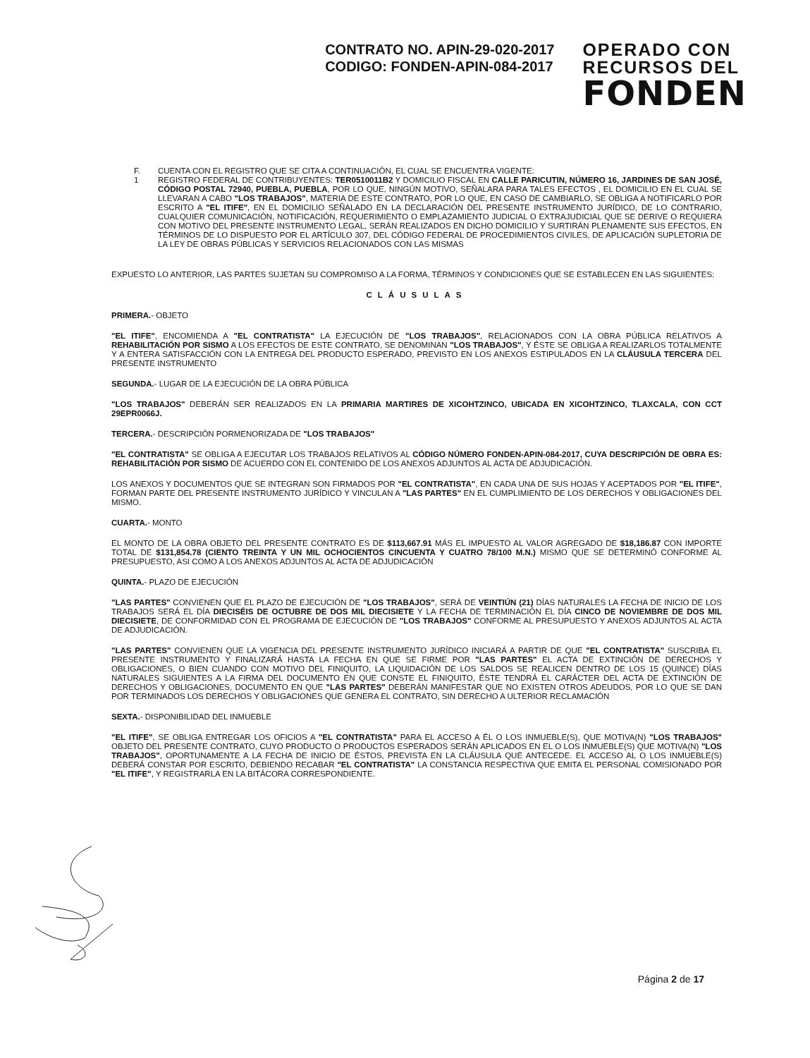CONTRATO NO. APIN-29-020-2017
CODIGO: FONDEN-APIN-084-2017
OPERADO CON
RECURSOS DEL
FONDEN
F.
1
CUENTA CON EL REGISTRO QUE SE CITA A CONTINUACIÓN, EL CUAL SE ENCUENTRA VIGENTE:
REGISTRO FEDERAL DE CONTRIBUYENTES: TER0510011B2 Y DOMICILIO FISCAL EN CALLE PARICUTIN, NÚMERO 16, JARDINES DE SAN JOSÉ, CÓDIGO POSTAL 72940, PUEBLA, PUEBLA, POR LO QUE, NINGÚN MOTIVO, SEÑALARA PARA TALES EFECTOS , EL DOMICILIO EN EL CUAL SE LLEVARAN A CABO "LOS TRABAJOS", MATERIA DE ESTE CONTRATO, POR LO QUE, EN CASO DE CAMBIARLO, SE OBLIGA A NOTIFICARLO POR ESCRITO A "EL ITIFE", EN EL DOMICILIO SEÑALADO EN LA DECLARACIÓN DEL PRESENTE INSTRUMENTO JURÍDICO, DE LO CONTRARIO, CUALQUIER COMUNICACIÓN, NOTIFICACIÓN, REQUERIMIENTO O EMPLAZAMIENTO JUDICIAL O EXTRAJUDICIAL QUE SE DERIVE O REQUIERA CON MOTIVO DEL PRESENTE INSTRUMENTO LEGAL, SERÁN REALIZADOS EN DICHO DOMICILIO Y SURTIRÁN PLENAMENTE SUS EFECTOS, EN TÉRMINOS DE LO DISPUESTO POR EL ARTÍCULO 307, DEL CÓDIGO FEDERAL DE PROCEDIMIENTOS CIVILES, DE APLICACIÓN SUPLETORIA DE LA LEY DE OBRAS PÚBLICAS Y SERVICIOS RELACIONADOS CON LAS MISMAS
EXPUESTO LO ANTERIOR, LAS PARTES SUJETAN SU COMPROMISO A LA FORMA, TÉRMINOS Y CONDICIONES QUE SE ESTABLECEN EN LAS SIGUIENTES:
CLÁUSULAS
PRIMERA.- OBJETO
"EL ITIFE", ENCOMIENDA A "EL CONTRATISTA" LA EJECUCIÓN DE "LOS TRABAJOS", RELACIONADOS CON LA OBRA PÚBLICA RELATIVOS A REHABILITACIÓN POR SISMO A LOS EFECTOS DE ESTE CONTRATO, SE DENOMINAN "LOS TRABAJOS", Y ÉSTE SE OBLIGA A REALIZARLOS TOTALMENTE Y A ENTERA SATISFACCIÓN CON LA ENTREGA DEL PRODUCTO ESPERADO, PREVISTO EN LOS ANEXOS ESTIPULADOS EN LA CLÁUSULA TERCERA DEL PRESENTE INSTRUMENTO
SEGUNDA.- LUGAR DE LA EJECUCIÓN DE LA OBRA PÚBLICA
"LOS TRABAJOS" DEBERÁN SER REALIZADOS EN LA PRIMARIA MARTIRES DE XICOHTZINCO, UBICADA EN XICOHTZINCO, TLAXCALA, CON CCT 29EPR0066J.
TERCERA.- DESCRIPCIÓN PORMENORIZADA DE "LOS TRABAJOS"
"EL CONTRATISTA" SE OBLIGA A EJECUTAR LOS TRABAJOS RELATIVOS AL CÓDIGO NÚMERO FONDEN-APIN-084-2017, CUYA DESCRIPCIÓN DE OBRA ES: REHABILITACIÓN POR SISMO DE ACUERDO CON EL CONTENIDO DE LOS ANEXOS ADJUNTOS AL ACTA DE ADJUDICACIÓN.
LOS ANEXOS Y DOCUMENTOS QUE SE INTEGRAN SON FIRMADOS POR "EL CONTRATISTA", EN CADA UNA DE SUS HOJAS Y ACEPTADOS POR "EL ITIFE", FORMAN PARTE DEL PRESENTE INSTRUMENTO JURÍDICO Y VINCULAN A "LAS PARTES" EN EL CUMPLIMIENTO DE LOS DERECHOS Y OBLIGACIONES DEL MISMO.
CUARTA.- MONTO
EL MONTO DE LA OBRA OBJETO DEL PRESENTE CONTRATO ES DE $113,667.91 MÁS EL IMPUESTO AL VALOR AGREGADO DE $18,186.87 CON IMPORTE TOTAL DE $131,854.78 (CIENTO TREINTA Y UN MIL OCHOCIENTOS CINCUENTA Y CUATRO 78/100 M.N.) MISMO QUE SE DETERMINÓ CONFORME AL PRESUPUESTO, ASI COMO A LOS ANEXOS ADJUNTOS AL ACTA DE ADJUDICACIÓN
QUINTA.- PLAZO DE EJECUCIÓN
"LAS PARTES" CONVIENEN QUE EL PLAZO DE EJECUCIÓN DE "LOS TRABAJOS", SERÁ DE VEINTIÚN (21) DÍAS NATURALES LA FECHA DE INICIO DE LOS TRABAJOS SERÁ EL DÍA DIECISÉIS DE OCTUBRE DE DOS MIL DIECISIETE Y LA FECHA DE TERMINACIÓN EL DÍA CINCO DE NOVIEMBRE DE DOS MIL DIECISIETE, DE CONFORMIDAD CON EL PROGRAMA DE EJECUCIÓN DE "LOS TRABAJOS" CONFORME AL PRESUPUESTO Y ANEXOS ADJUNTOS AL ACTA DE ADJUDICACIÓN.
"LAS PARTES" CONVIENEN QUE LA VIGENCIA DEL PRESENTE INSTRUMENTO JURÍDICO INICIARÁ A PARTIR DE QUE "EL CONTRATISTA" SUSCRIBA EL PRESENTE INSTRUMENTO Y FINALIZARÁ HASTA LA FECHA EN QUE SE FIRME POR "LAS PARTES" EL ACTA DE EXTINCIÓN DE DERECHOS Y OBLIGACIONES, O BIEN CUANDO CON MOTIVO DEL FINIQUITO, LA LIQUIDACIÓN DE LOS SALDOS SE REALICEN DENTRO DE LOS 15 (QUINCE) DÍAS NATURALES SIGUIENTES A LA FIRMA DEL DOCUMENTO EN QUE CONSTE EL FINIQUITO, ÉSTE TENDRÁ EL CARÁCTER DEL ACTA DE EXTINCIÓN DE DERECHOS Y OBLIGACIONES, DOCUMENTO EN QUE "LAS PARTES" DEBERÁN MANIFESTAR QUE NO EXISTEN OTROS ADEUDOS, POR LO QUE SE DAN POR TERMINADOS LOS DERECHOS Y OBLIGACIONES QUE GENERA EL CONTRATO, SIN DERECHO A ULTERIOR RECLAMACIÓN
SEXTA.- DISPONIBILIDAD DEL INMUEBLE
"EL ITIFE", SE OBLIGA ENTREGAR LOS OFICIOS A "EL CONTRATISTA" PARA EL ACCESO A ÉL O LOS INMUEBLE(S), QUE MOTIVA(N) "LOS TRABAJOS" OBJETO DEL PRESENTE CONTRATO, CUYO PRODUCTO O PRODUCTOS ESPERADOS SERÁN APLICADOS EN EL O LOS INMUEBLE(S) QUE MOTIVA(N) "LOS TRABAJOS", OPORTUNAMENTE A LA FECHA DE INICIO DE ÉSTOS, PREVISTA EN LA CLÁUSULA QUE ANTECEDE. EL ACCESO AL O LOS INMUEBLE(S) DEBERÁ CONSTAR POR ESCRITO, DEBIENDO RECABAR "EL CONTRATISTA" LA CONSTANCIA RESPECTIVA QUE EMITA EL PERSONAL COMISIONADO POR "EL ITIFE", Y REGISTRARLA EN LA BITÁCORA CORRESPONDIENTE.
Página 2 de 17